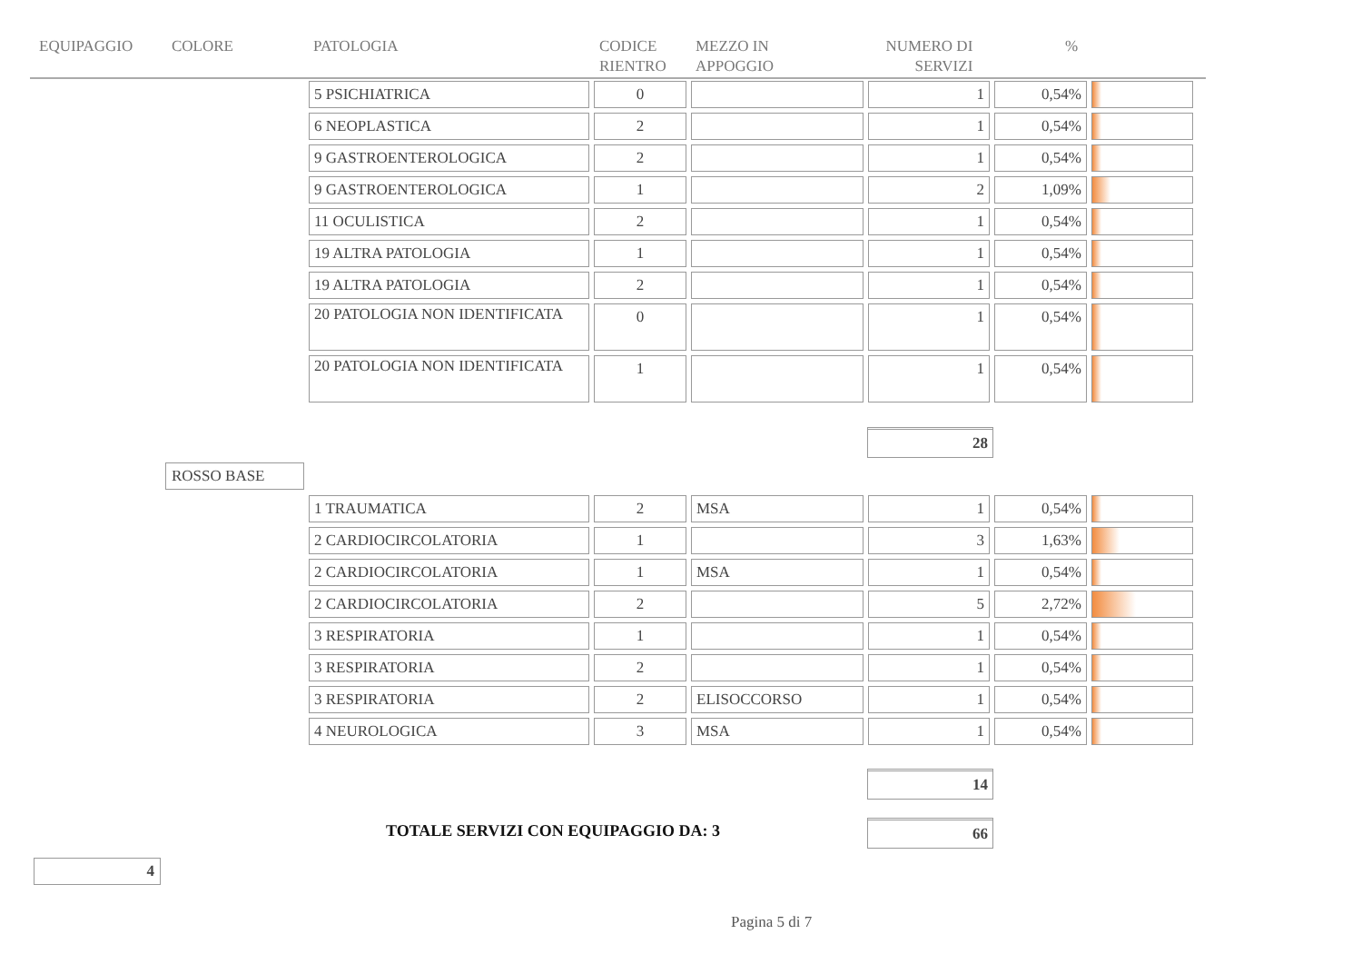EQUIPAGGIO COLORE PATOLOGIA CODICE
RIENTRO
MEZZO IN
APPOGGIO
NUMERO DI
SERVIZI%
| 5 PSICHIATRICA | 0 | | 1 | 0,54% | |
| 6 NEOPLASTICA | 2 | | 1 | 0,54% | |
| 9 GASTROENTEROLOGICA | 2 | | 1 | 0,54% | |
| 9 GASTROENTEROLOGICA | 1 | | 2 | 1,09% | |
| 11 OCULISTICA | 2 | | 1 | 0,54% | |
| 19 ALTRA PATOLOGIA | 1 | | 1 | 0,54% | |
| 19 ALTRA PATOLOGIA | 2 | | 1 | 0,54% | |
| 20 PATOLOGIA NON IDENTIFICATA | 0 | | 1 | 0,54% | |
| 20 PATOLOGIA NON IDENTIFICATA | 1 | | 1 | 0,54% | |
28
ROSSO BASE
| 1 TRAUMATICA | 2 | MSA | 1 | 0,54% | |
| 2 CARDIOCIRCOLATORIA | 1 | | 3 | 1,63% | |
| 2 CARDIOCIRCOLATORIA | 1 | MSA | 1 | 0,54% | |
| 2 CARDIOCIRCOLATORIA | 2 | | 5 | 2,72% | |
| 3 RESPIRATORIA | 1 | | 1 | 0,54% | |
| 3 RESPIRATORIA | 2 | | 1 | 0,54% | |
| 3 RESPIRATORIA | 2 | ELISOCCORSO | 1 | 0,54% | |
| 4 NEUROLOGICA | 3 | MSA | 1 | 0,54% | |
14
TOTALE SERVIZI CON EQUIPAGGIO DA: 3
66
4
Pagina 5 di 7